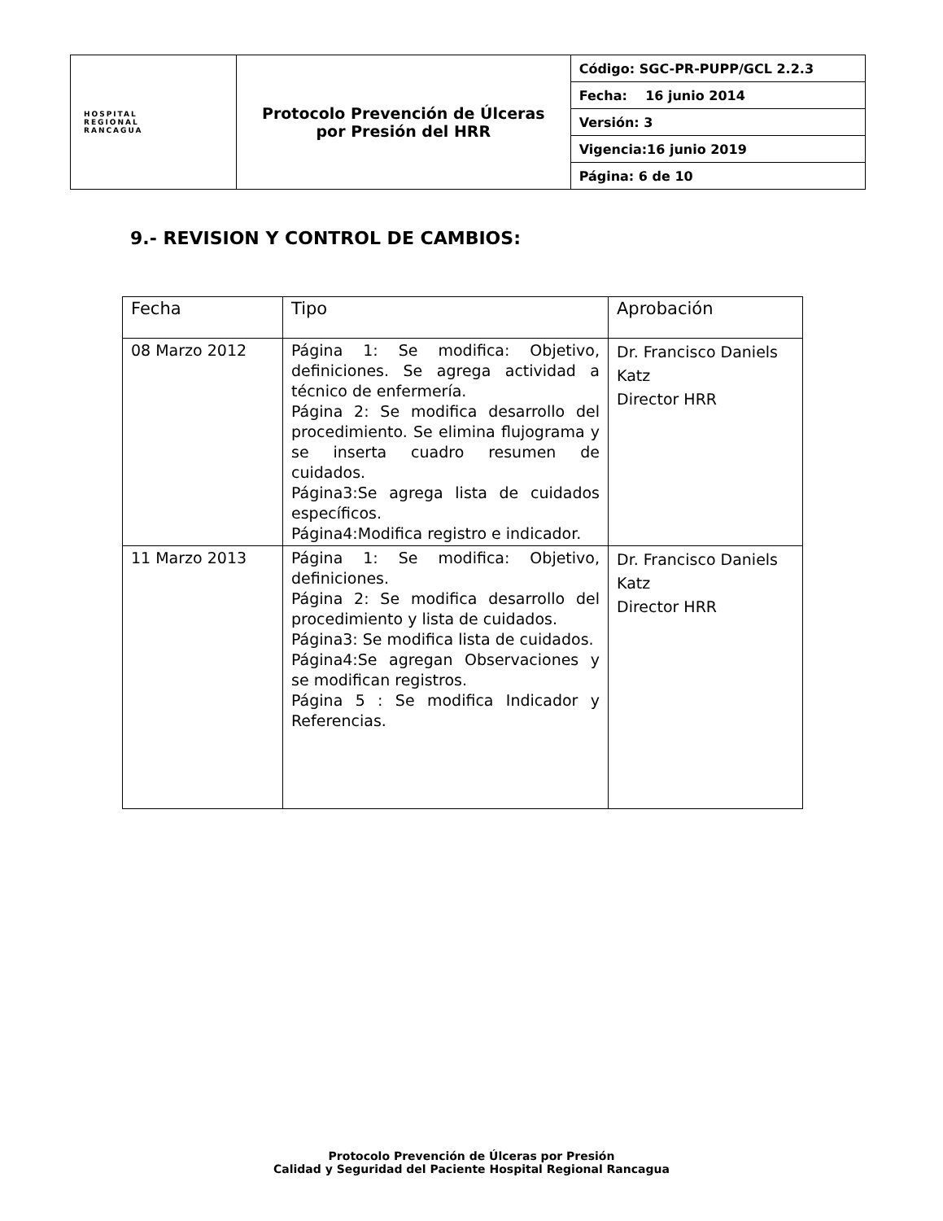| HOSPITAL REGIONAL RANCAGUA | Protocolo Prevención de Úlceras por Presión del HRR | Código: SGC-PR-PUPP/GCL 2.2.3 |
| | | Fecha: 16 junio 2014 |
| | | Versión: 3 |
| | | Vigencia:16 junio 2019 |
| | | Página: 6 de 10 |
9.- REVISION Y CONTROL DE CAMBIOS:
| Fecha | Tipo | Aprobación |
| 08 Marzo 2012 | Página 1: Se modifica: Objetivo, definiciones. Se agrega actividad a técnico de enfermería. Página 2: Se modifica desarrollo del procedimiento. Se elimina flujograma y se inserta cuadro resumen de cuidados. Página3:Se agrega lista de cuidados específicos. Página4:Modifica registro e indicador. | Dr. Francisco Daniels Katz Director HRR |
| 11 Marzo 2013 | Página 1: Se modifica: Objetivo, definiciones. Página 2: Se modifica desarrollo del procedimiento y lista de cuidados. Página3: Se modifica lista de cuidados. Página4:Se agregan Observaciones y se modifican registros. Página 5 : Se modifica Indicador y Referencias. | Dr. Francisco Daniels Katz Director HRR |
Protocolo Prevención de Úlceras por Presión
Calidad y Seguridad del Paciente Hospital Regional Rancagua